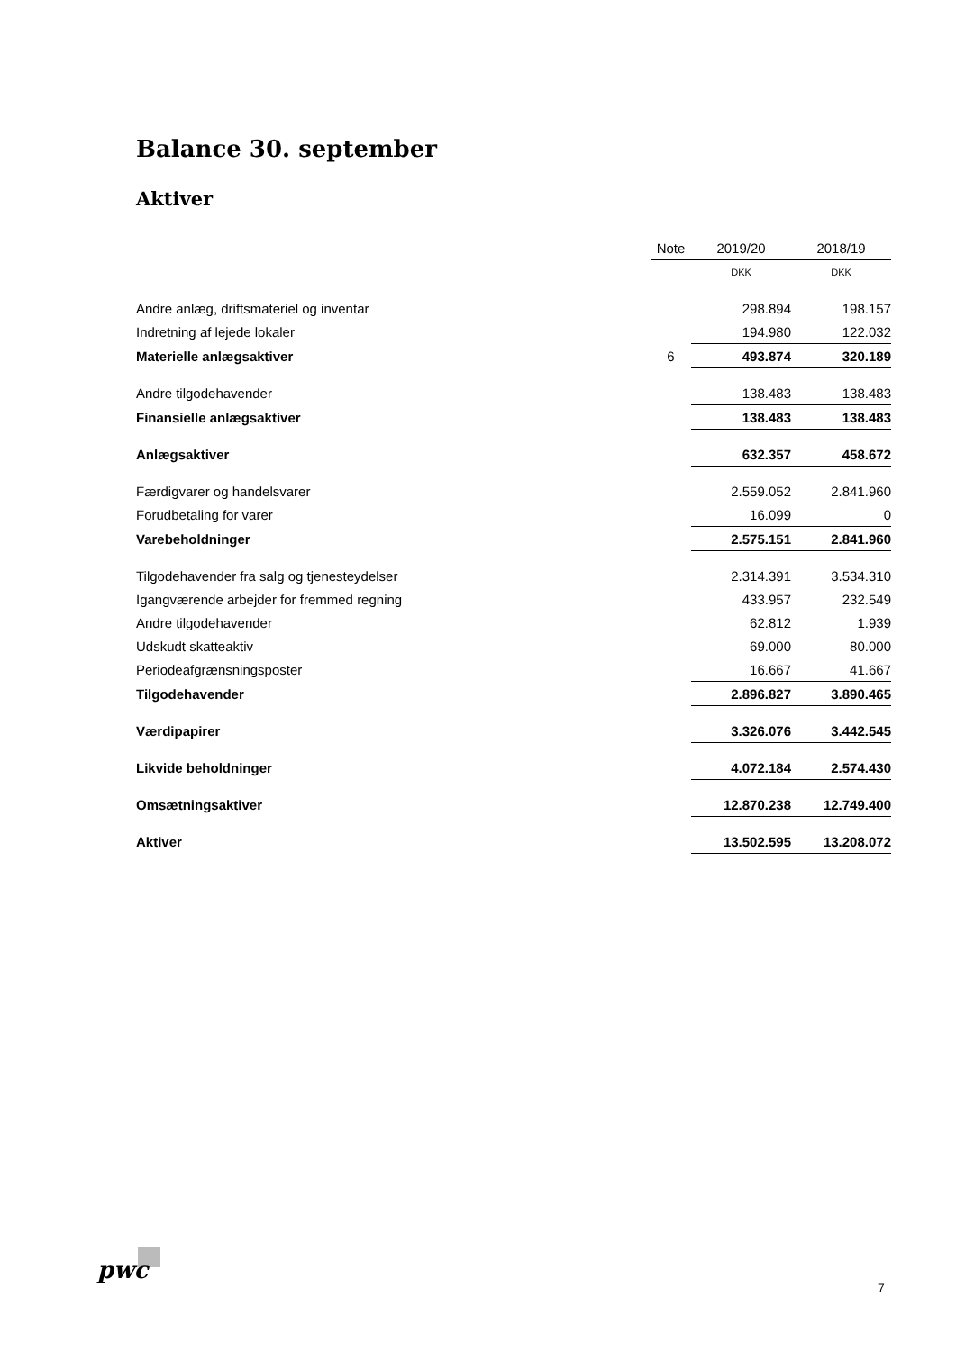Balance 30. september
Aktiver
| | Note | | 2019/20 | | 2018/19 |
| --- | --- | --- | --- | --- | --- |
| | | | DKK | | DKK |
| Andre anlæg, driftsmateriel og inventar | | | 298.894 | | 198.157 |
| Indretning af lejede lokaler | | | 194.980 | | 122.032 |
| Materielle anlægsaktiver | 6 | | 493.874 | | 320.189 |
| Andre tilgodehavender | | | 138.483 | | 138.483 |
| Finansielle anlægsaktiver | | | 138.483 | | 138.483 |
| Anlægsaktiver | | | 632.357 | | 458.672 |
| Færdigvarer og handelsvarer | | | 2.559.052 | | 2.841.960 |
| Forudbetaling for varer | | | 16.099 | | 0 |
| Varebeholdninger | | | 2.575.151 | | 2.841.960 |
| Tilgodehavender fra salg og tjenesteydelser | | | 2.314.391 | | 3.534.310 |
| Igangværende arbejder for fremmed regning | | | 433.957 | | 232.549 |
| Andre tilgodehavender | | | 62.812 | | 1.939 |
| Udskudt skatteaktiv | | | 69.000 | | 80.000 |
| Periodeafgrænsningsposter | | | 16.667 | | 41.667 |
| Tilgodehavender | | | 2.896.827 | | 3.890.465 |
| Værdipapirer | | | 3.326.076 | | 3.442.545 |
| Likvide beholdninger | | | 4.072.184 | | 2.574.430 |
| Omsætningsaktiver | | | 12.870.238 | | 12.749.400 |
| Aktiver | | | 13.502.595 | | 13.208.072 |
pwc
7